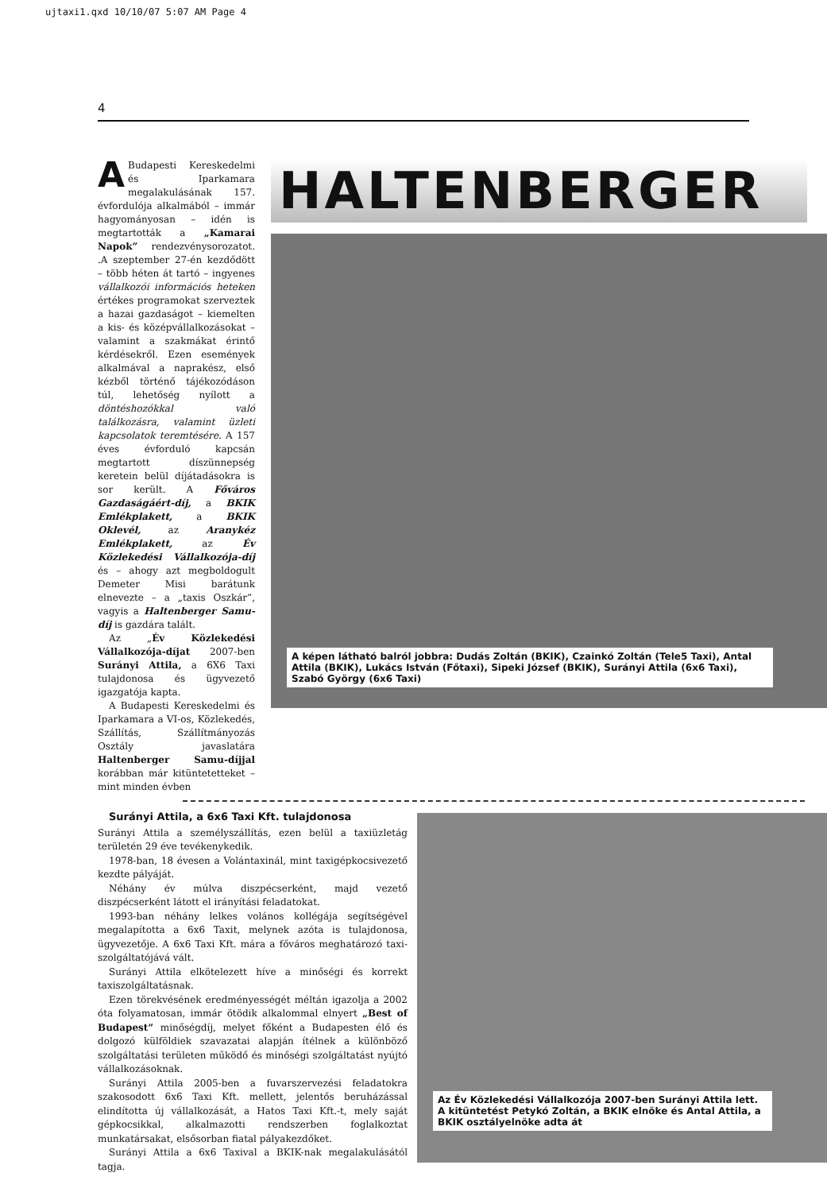ujtaxi1.qxd 10/10/07 5:07 AM Page 4
4
ABudapesti Kereskedelmi és Iparkamara megalakulásának 157. évfordulója alkalmából – immár hagyományosan – idén is megtartották a „Kamarai Napok” rendezvénysorozatot. .A szeptember 27-én kezdődött – több héten át tartó – ingyenes vállalkozói információs heteken értékes programokat szerveztek a hazai gazdaságot – kiemelten a kis- és középvállalkozásokat – valamint a szakmákat érintő kérdésekről. Ezen események alkalmával a naprakész, első kézből történő tájékozódáson túl, lehetőség nyílott a döntéshozókkal való találkozásra, valamint üzleti kapcsolatok teremtésére. A 157 éves évforduló kapcsán megtartott díszünnepség keretein belül díjátadásokra is sor került. A Főváros Gazdaságáért-díj, a BKIK Emlékplakett, a BKIK Oklevél, az Aranykéz Emlékplakett, az Év Közlekedési Vállalkozója-díj és – ahogy azt megboldogult Demeter Misi barátunk elnevezte – a „taxis Oszkár”, vagyis a Haltenberger Samu-díj is gazdára talált.
Az „Év Közlekedési Vállalkozója-díjat 2007-ben Surányi Attila, a 6X6 Taxi tulajdonosa és ügyvezető igazgatója kapta.
A Budapesti Kereskedelmi és Iparkamara a VI-os, Közlekedés, Szállítás, Szállítmányozás Osztály javaslatára Haltenberger Samu-díjjal korábban már kitüntetetteket – mint minden évben
HALTENBERGER
A képen látható balról jobbra: Dudás Zoltán (BKIK), Czainkó Zoltán (Tele5 Taxi), Antal Attila (BKIK), Lukács István (Főtaxi), Sipeki József (BKIK), Surányi Attila (6x6 Taxi), Szabó György (6x6 Taxi)
Surányi Attila, a 6x6 Taxi Kft. tulajdonosa
Surányi Attila a személyszállítás, ezen belül a taxiüzletág területén 29 éve tevékenykedik.
1978-ban, 18 évesen a Volántaxinál, mint taxigépkocsivezető kezdte pályáját.
Néhány év múlva diszpécserként, majd vezető diszpécserként látott el irányítási feladatokat.
1993-ban néhány lelkes volános kollégája segítségével megalapította a 6x6 Taxit, melynek azóta is tulajdonosa, ügyvezetője. A 6x6 Taxi Kft. mára a főváros meghatározó taxi-szolgáltatójává vált.
Surányi Attila elkötelezett híve a minőségi és korrekt taxiszolgáltatásnak.
Ezen törekvésének eredményességét méltán igazolja a 2002 óta folyamatosan, immár ötödik alkalommal elnyert „Best of Budapest“ minőségdíj, melyet főként a Budapesten élő és dolgozó külföldiek szavazatai alapján ítélnek a különböző szolgáltatási területen működő és minőségi szolgáltatást nyújtó vállalkozásoknak.
Surányi Attila 2005-ben a fuvarszervezési feladatokra szakosodott 6x6 Taxi Kft. mellett, jelentős beruházással elindította új vállalkozását, a Hatos Taxi Kft.-t, mely saját gépkocsikkal, alkalmazotti rendszerben foglalkoztat munkatársakat, elsősorban fiatal pályakezdőket.
Surányi Attila a 6x6 Taxival a BKIK-nak megalakulásától tagja.
Az Év Közlekedési Vállalkozója 2007-ben Surányi Attila lett. A kitüntetést Petykó Zoltán, a BKIK elnöke és Antal Attila, a BKIK osztályelnöke adta át